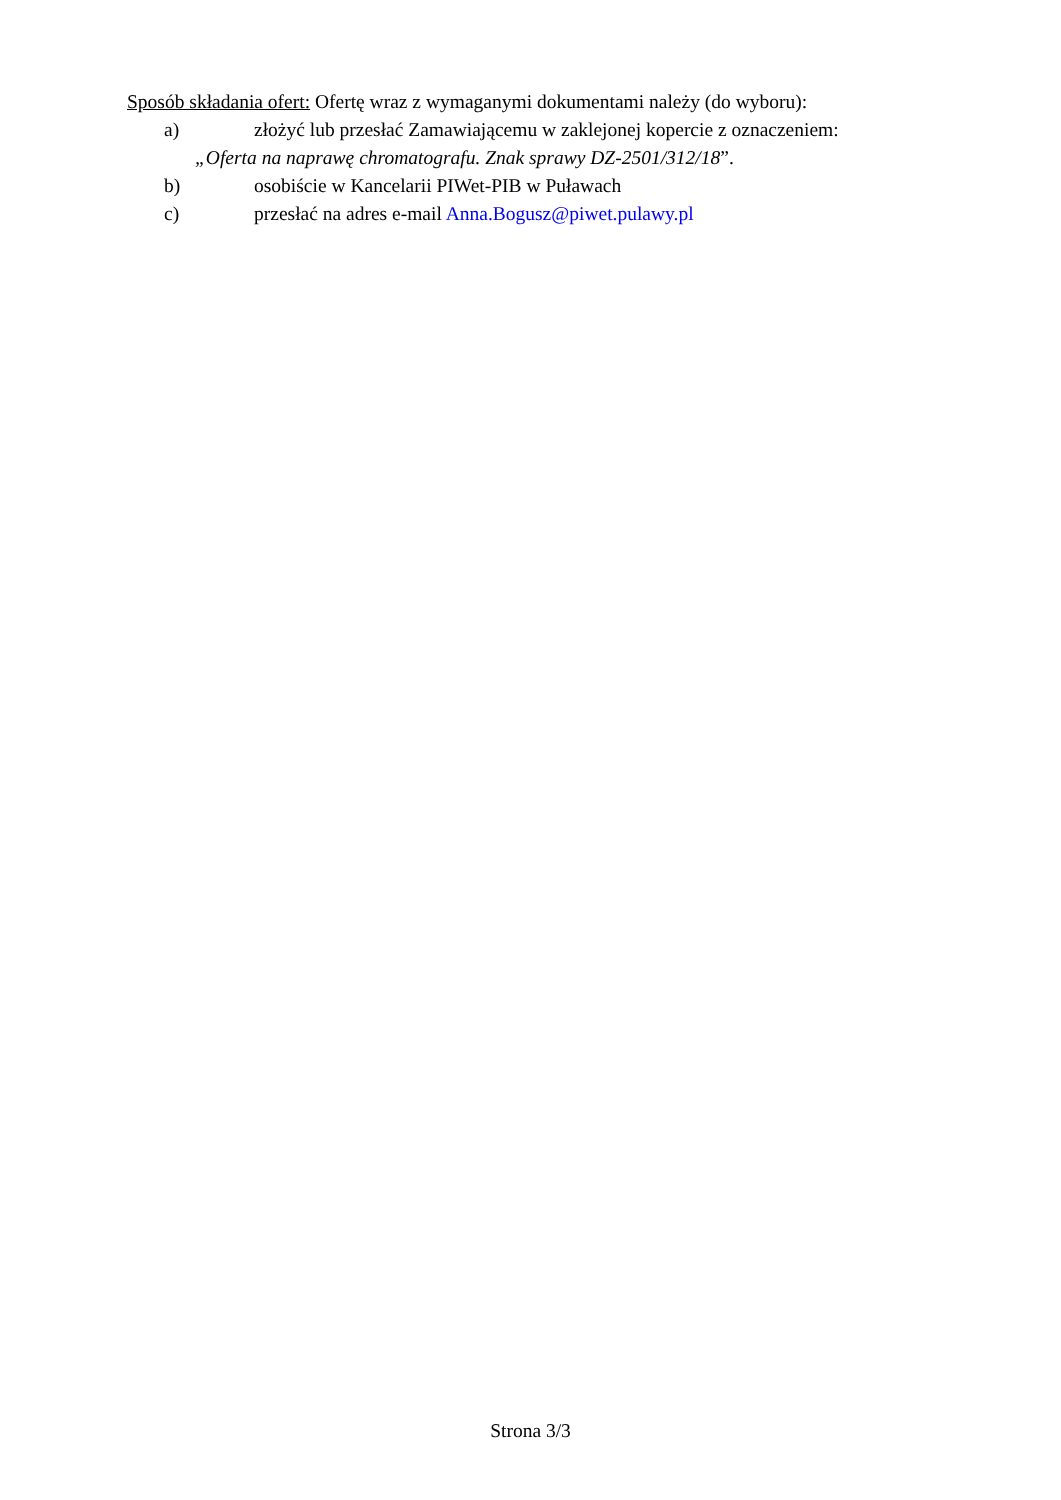Sposób składania ofert: Ofertę wraz z wymaganymi dokumentami należy (do wyboru):
a) złożyć lub przesłać Zamawiającemu w zaklejonej kopercie z oznaczeniem:
„Oferta na naprawę chromatografu. Znak sprawy DZ-2501/312/18”.
b) osobiście w Kancelarii PIWet-PIB w Puławach
c) przesłać na adres e-mail Anna.Bogusz@piwet.pulawy.pl
Strona 3/3